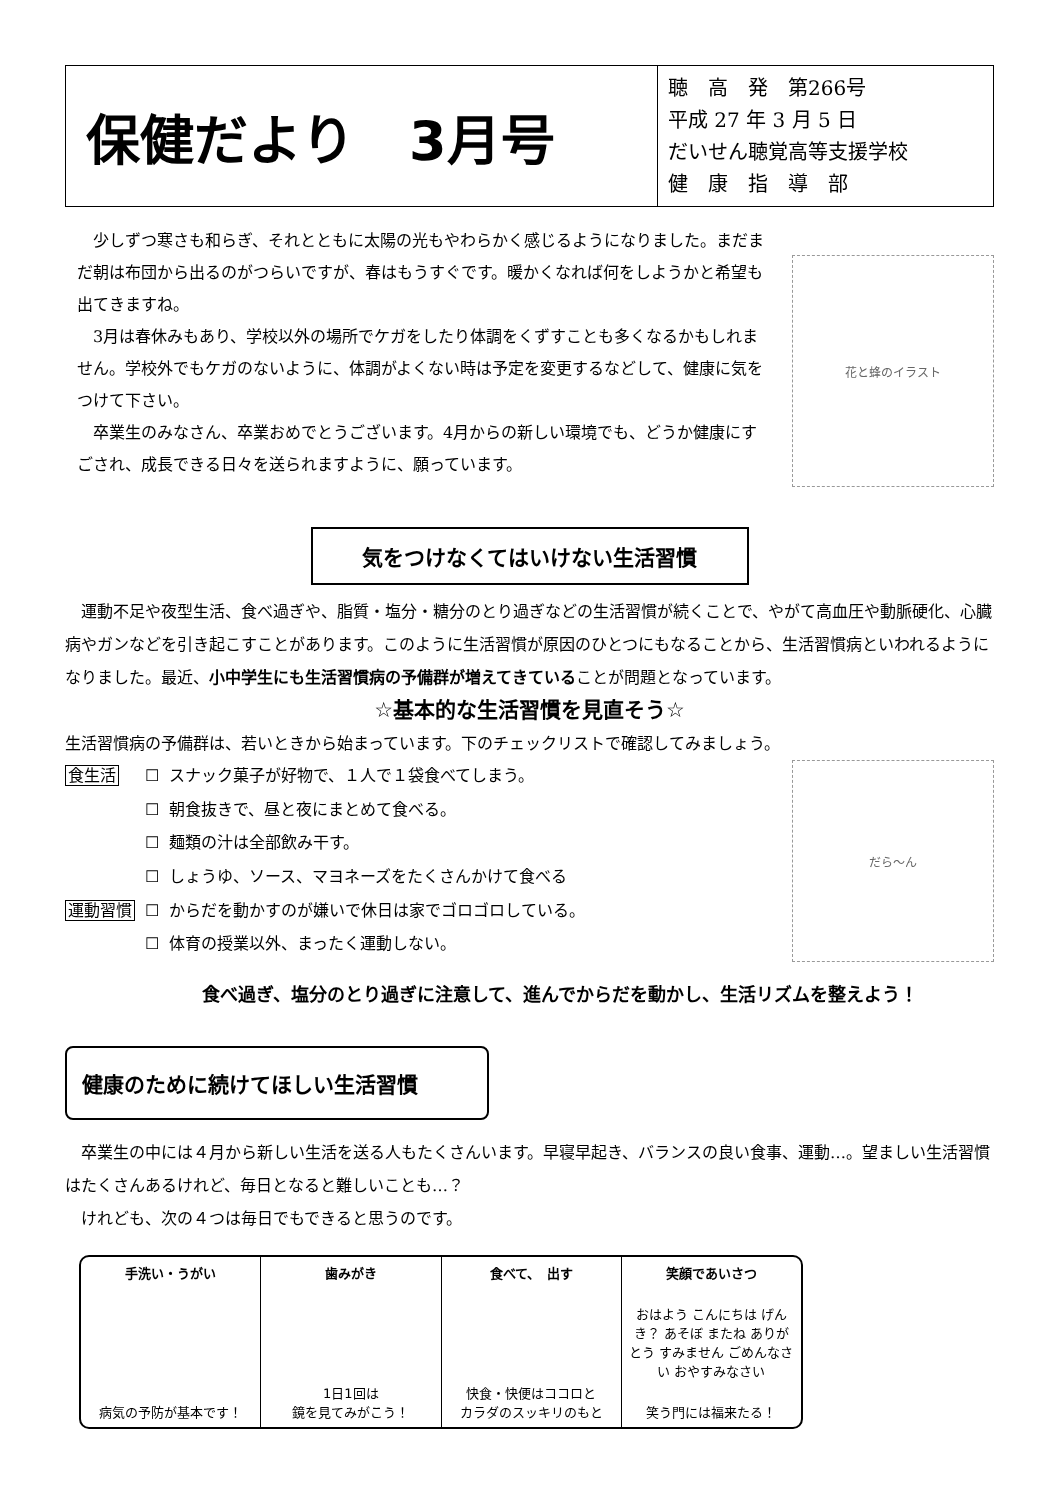保健だより　3月号
聴　高　発　第266号
平成 27 年 3 月 5 日
だいせん聴覚高等支援学校
健　康　指　導　部
少しずつ寒さも和らぎ、それとともに太陽の光もやわらかく感じるようになりました。まだまだ朝は布団から出るのがつらいですが、春はもうすぐです。暖かくなれば何をしようかと希望も出てきますね。
3月は春休みもあり、学校以外の場所でケガをしたり体調をくずすことも多くなるかもしれません。学校外でもケガのないように、体調がよくない時は予定を変更するなどして、健康に気をつけて下さい。
卒業生のみなさん、卒業おめでとうございます。4月からの新しい環境でも、どうか健康にすごされ、成長できる日々を送られますように、願っています。
花と蜂のイラスト
気をつけなくてはいけない生活習慣
運動不足や夜型生活、食べ過ぎや、脂質・塩分・糖分のとり過ぎなどの生活習慣が続くことで、やがて高血圧や動脈硬化、心臓病やガンなどを引き起こすことがあります。このように生活習慣が原因のひとつにもなることから、生活習慣病といわれるようになりました。最近、小中学生にも生活習慣病の予備群が増えてきていることが問題となっています。
☆基本的な生活習慣を見直そう☆
生活習慣病の予備群は、若いときから始まっています。下のチェックリストで確認してみましょう。
| 食生活 | ☐ | スナック菓子が好物で、１人で１袋食べてしまう。 |
| | ☐ | 朝食抜きで、昼と夜にまとめて食べる。 |
| | ☐ | 麺類の汁は全部飲み干す。 |
| | ☐ | しょうゆ、ソース、マヨネーズをたくさんかけて食べる |
| 運動習慣 | ☐ | からだを動かすのが嫌いで休日は家でゴロゴロしている。 |
| | ☐ | 体育の授業以外、まったく運動しない。 |
だら～ん
食べ過ぎ、塩分のとり過ぎに注意して、進んでからだを動かし、生活リズムを整えよう！
健康のために続けてほしい生活習慣
卒業生の中には４月から新しい生活を送る人もたくさんいます。早寝早起き、バランスの良い食事、運動…。望ましい生活習慣はたくさんあるけれど、毎日となると難しいことも…？
けれども、次の４つは毎日でもできると思うのです。
手洗い・うがい
病気の予防が基本です！
歯みがき
1日1回は
鏡を見てみがこう！
食べて、　出す
快食・快便はココロと
カラダのスッキリのもと
笑顔であいさつ
おはよう こんにちは げんき？ あそぼ またね ありがとう すみません ごめんなさい おやすみなさい
笑う門には福来たる！